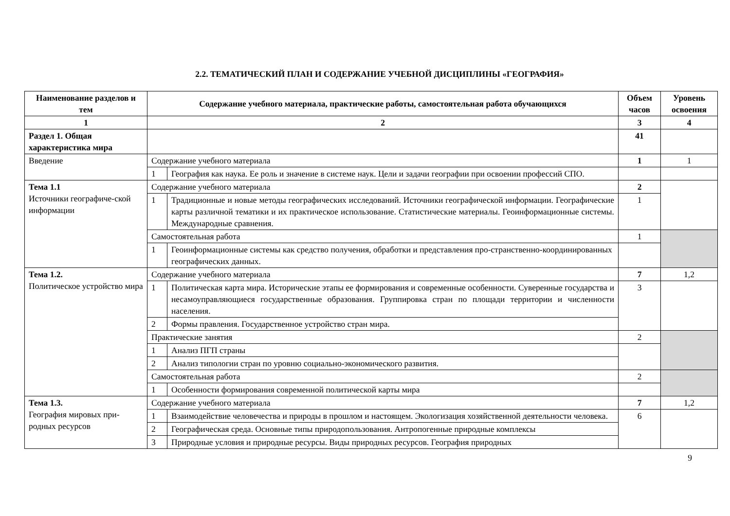2.2. ТЕМАТИЧЕСКИЙ ПЛАН И СОДЕРЖАНИЕ УЧЕБНОЙ ДИСЦИПЛИНЫ «ГЕОГРАФИЯ»
| Наименование разделов и тем | Содержание учебного материала, практические работы, самостоятельная работа обучающихся | | Объем часов | Уровень освоения |
| --- | --- | --- | --- | --- |
| 1 | 2 | | 3 | 4 |
| Раздел 1. Общая характеристика мира | | | 41 | |
| Введение | Содержание учебного материала | | 1 | 1 |
| | 1 | География как наука. Ее роль и значение в системе наук. Цели и задачи географии при освоении профессий СПО. | | |
| Тема 1.1 Источники географиче-ской информации | Содержание учебного материала | | 2 | |
| | 1 | Традиционные и новые методы географических исследований. Источники географической информации. Географические карты различной тематики и их практическое использование. Статистические материалы. Геоинформационные системы. Международные сравнения. | 1 | |
| | Самостоятельная работа | | 1 | |
| | 1 | Геоинформационные системы как средство получения, обработки и представления про-странственно-координированных географических данных. | | |
| Тема 1.2. Политическое устройство мира | Содержание учебного материала | | 7 | 1,2 |
| | 1 | Политическая карта мира. Исторические этапы ее формирования и современные особенности. Суверенные государства и несамоуправляющиеся государственные образования. Группировка стран по площади территории и численности населения. | 3 | |
| | 2 | Формы правления. Государственное устройство стран мира. | | |
| | Практические занятия | | 2 | |
| | 1 | Анализ ПГП страны | | |
| | 2 | Анализ типологии стран по уровню социально-экономического развития. | | |
| | Самостоятельная работа | | 2 | |
| | 1 | Особенности формирования современной политической карты мира | | |
| Тема 1.3. География мировых при-родных ресурсов | Содержание учебного материала | | 7 | 1,2 |
| | 1 | Взаимодействие человечества и природы в прошлом и настоящем. Экологизация хозяйственной деятельности человека. | 6 | |
| | 2 | Географическая среда. Основные типы природопользования. Антропогенные природные комплексы | | |
| | 3 | Природные условия и природные ресурсы. Виды природных ресурсов. География природных | | |
9